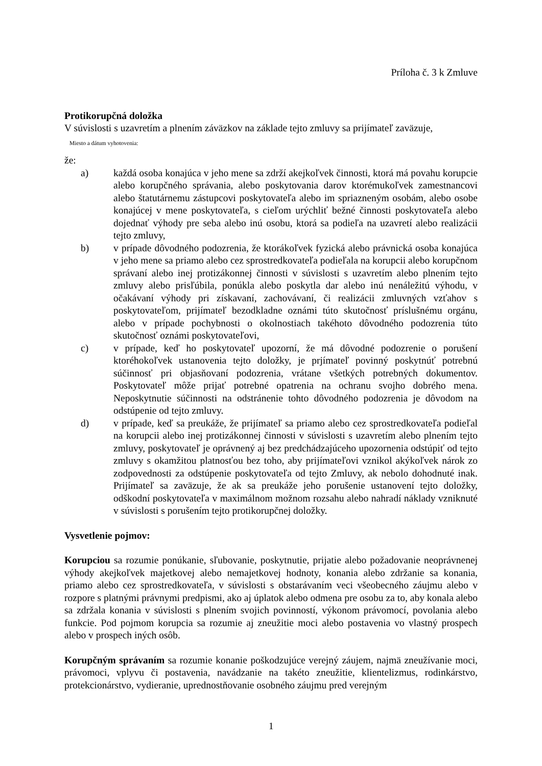Príloha č. 3 k Zmluve
Protikorupčná doložka
V súvislosti s uzavretím a plnením záväzkov na základe tejto zmluvy sa prijímateľ zaväzuje,
Miesto a dátum vyhotovenia:
že:
a) každá osoba konajúca v jeho mene sa zdrží akejkoľvek činnosti, ktorá má povahu korupcie alebo korupčného správania, alebo poskytovania darov ktorémukoľvek zamestnancovi alebo štatutárnemu zástupcovi poskytovateľa alebo im spriazneným osobám, alebo osobe konajúcej v mene poskytovateľa, s cieľom urýchliť bežné činnosti poskytovateľa alebo dojednať výhody pre seba alebo inú osobu, ktorá sa podieľa na uzavretí alebo realizácii tejto zmluvy,
b) v prípade dôvodného podozrenia, že ktorákoľvek fyzická alebo právnická osoba konajúca v jeho mene sa priamo alebo cez sprostredkovateľa podieľala na korupcii alebo korupčnom správaní alebo inej protizákonnej činnosti v súvislosti s uzavretím alebo plnením tejto zmluvy alebo prisľúbila, ponúkla alebo poskytla dar alebo inú nenáležitú výhodu, v očakávaní výhody pri získavaní, zachovávaní, či realizácii zmluvných vzťahov s poskytovateľom, prijímateľ bezodkladne oznámi túto skutočnosť príslušnému orgánu, alebo v prípade pochybnosti o okolnostiach takéhoto dôvodného podozrenia túto skutočnosť oznámi poskytovateľovi,
c) v prípade, keď ho poskytovateľ upozorní, že má dôvodné podozrenie o porušení ktoréhokoľvek ustanovenia tejto doložky, je prjímateľ povinný poskytnúť potrebnú súčinnosť pri objasňovaní podozrenia, vrátane všetkých potrebných dokumentov. Poskytovateľ môže prijať potrebné opatrenia na ochranu svojho dobrého mena. Neposkytnutie súčinnosti na odstránenie tohto dôvodného podozrenia je dôvodom na odstúpenie od tejto zmluvy.
d) v prípade, keď sa preukáže, že prijímateľ sa priamo alebo cez sprostredkovateľa podieľal na korupcii alebo inej protizákonnej činnosti v súvislosti s uzavretím alebo plnením tejto zmluvy, poskytovateľ je oprávnený aj bez predchádzajúceho upozornenia odstúpiť od tejto zmluvy s okamžitou platnosťou bez toho, aby prijímateľovi vznikol akýkoľvek nárok zo zodpovednosti za odstúpenie poskytovateľa od tejto Zmluvy, ak nebolo dohodnuté inak. Prijímateľ sa zaväzuje, že ak sa preukáže jeho porušenie ustanovení tejto doložky, odškodní poskytovateľa v maximálnom možnom rozsahu alebo nahradí náklady vzniknuté v súvislosti s porušením tejto protikorupčnej doložky.
Vysvetlenie pojmov:
Korupciou sa rozumie ponúkanie, sľubovanie, poskytnutie, prijatie alebo požadovanie neoprávnenej výhody akejkoľvek majetkovej alebo nemajetkovej hodnoty, konania alebo zdržanie sa konania, priamo alebo cez sprostredkovateľa, v súvislosti s obstarávaním veci všeobecného záujmu alebo v rozpore s platnými právnymi predpismi, ako aj úplatok alebo odmena pre osobu za to, aby konala alebo sa zdržala konania v súvislosti s plnením svojich povinností, výkonom právomocí, povolania alebo funkcie. Pod pojmom korupcia sa rozumie aj zneužitie moci alebo postavenia vo vlastný prospech alebo v prospech iných osôb.
Korupčným správaním sa rozumie konanie poškodzujúce verejný záujem, najmä zneužívanie moci, právomoci, vplyvu či postavenia, navádzanie na takéto zneužitie, klientelizmus, rodinkárstvo, protekcionárstvo, vydieranie, uprednostňovanie osobného záujmu pred verejným
1